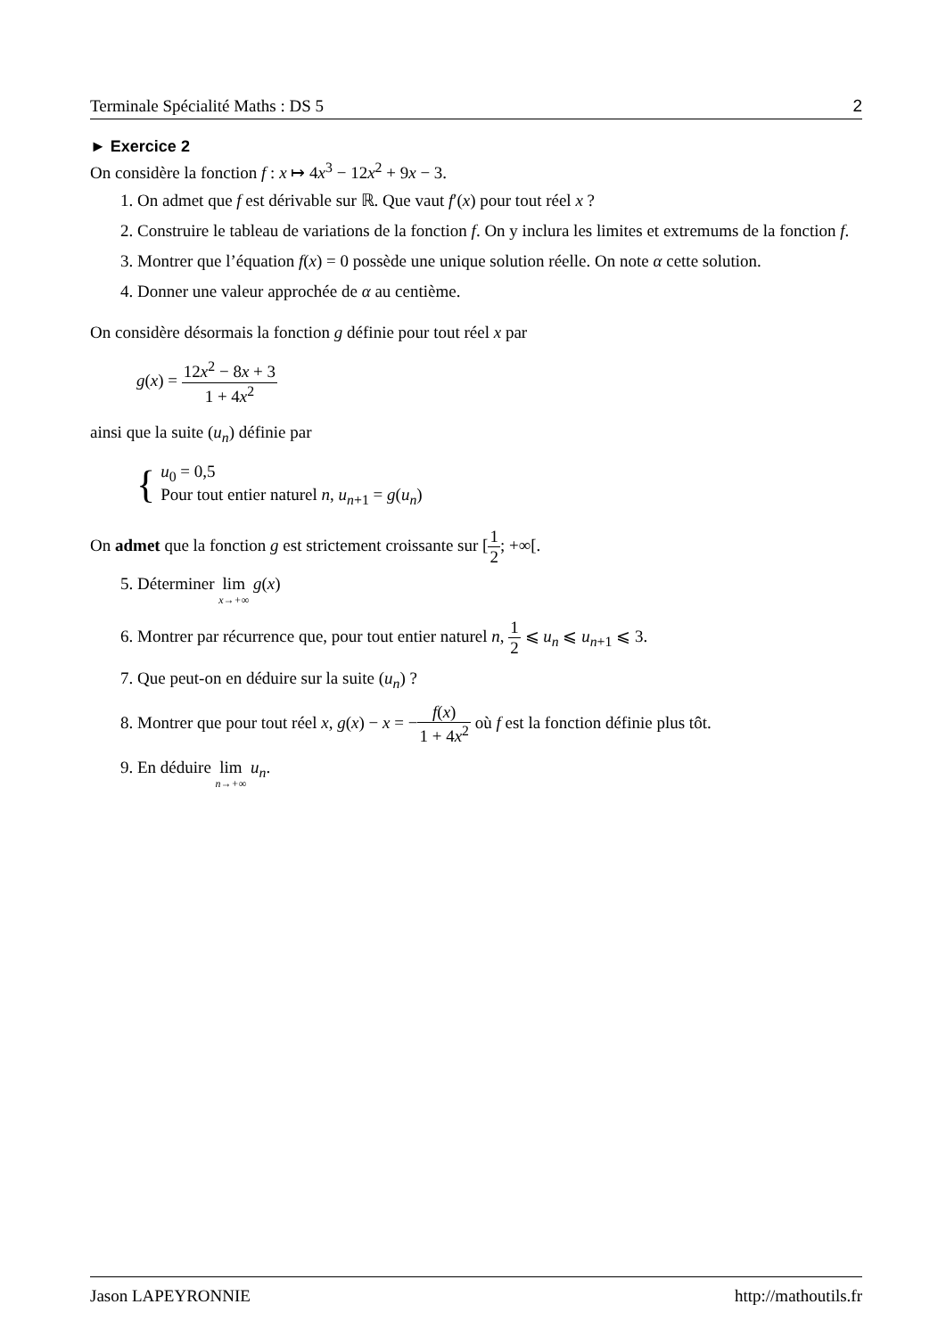Terminale Spécialité Maths : DS 5 2
► Exercice 2
On considère la fonction f : x ↦ 4x<sup>3</sup> − 12x<sup>2</sup> + 9x − 3.
1. On admet que f est dérivable sur ℝ. Que vaut f′(x) pour tout réel x ?
2. Construire le tableau de variations de la fonction f. On y inclura les limites et extremums de la fonction f.
3. Montrer que l’équation f(x) = 0 possède une unique solution réelle. On note α cette solution.
4. Donner une valeur approchée de α au centième.
On considère désormais la fonction g définie pour tout réel x par
g(x) = 12x<sup>2</sup> − 8x + 3 1 + 4x<sup>2</sup>
ainsi que la suite (u<sub>n</sub>) définie par
{
u<sub>0</sub> = 0,5
Pour tout entier naturel n, u<sub>n+1</sub> = g(u<sub>n</sub>)
On admet que la fonction g est strictement croissante sur [1 2; +∞[.
5. Déterminer lim x→+∞ g(x)
6. Montrer par récurrence que, pour tout entier naturel n, 1 2 ⩽ u<sub>n</sub> ⩽ u<sub>n+1</sub> ⩽ 3.
7. Que peut-on en déduire sur la suite (u<sub>n</sub>) ?
8. Montrer que pour tout réel x, g(x) − x = −f(x) 1 + 4x<sup>2</sup> où f est la fonction définie plus tôt.
9. En déduire lim n→+∞ u<sub>n</sub>.
Jason LAPEYRONNIE http://mathoutils.fr